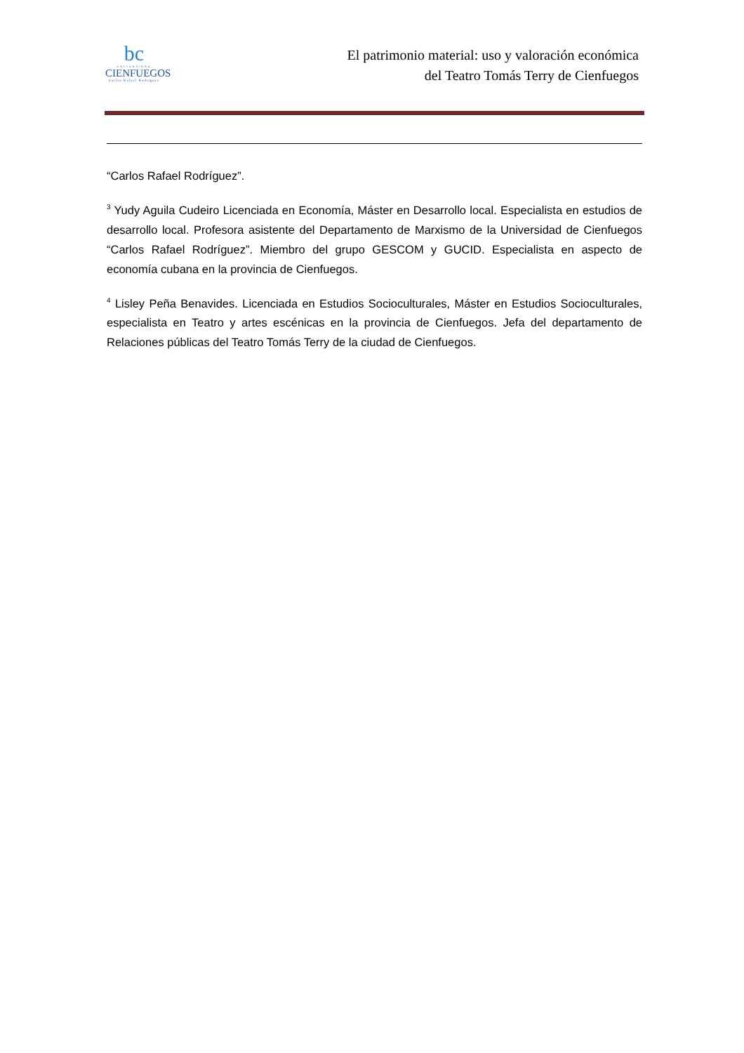bc
UNIVERSIDAD
CIENFUEGOS
Carlos Rafael Rodriguez
El patrimonio material: uso y valoración económica
del Teatro Tomás Terry de Cienfuegos
“Carlos Rafael Rodríguez”.
<sup>3</sup> Yudy Aguila Cudeiro Licenciada en Economía, Máster en Desarrollo local. Especialista en estudios de desarrollo local. Profesora asistente del Departamento de Marxismo de la Universidad de Cienfuegos “Carlos Rafael Rodríguez”. Miembro del grupo GESCOM y GUCID. Especialista en aspecto de economía cubana en la provincia de Cienfuegos.
<sup>4</sup> Lisley Peña Benavides. Licenciada en Estudios Socioculturales, Máster en Estudios Socioculturales, especialista en Teatro y artes escénicas en la provincia de Cienfuegos. Jefa del departamento de Relaciones públicas del Teatro Tomás Terry de la ciudad de Cienfuegos.